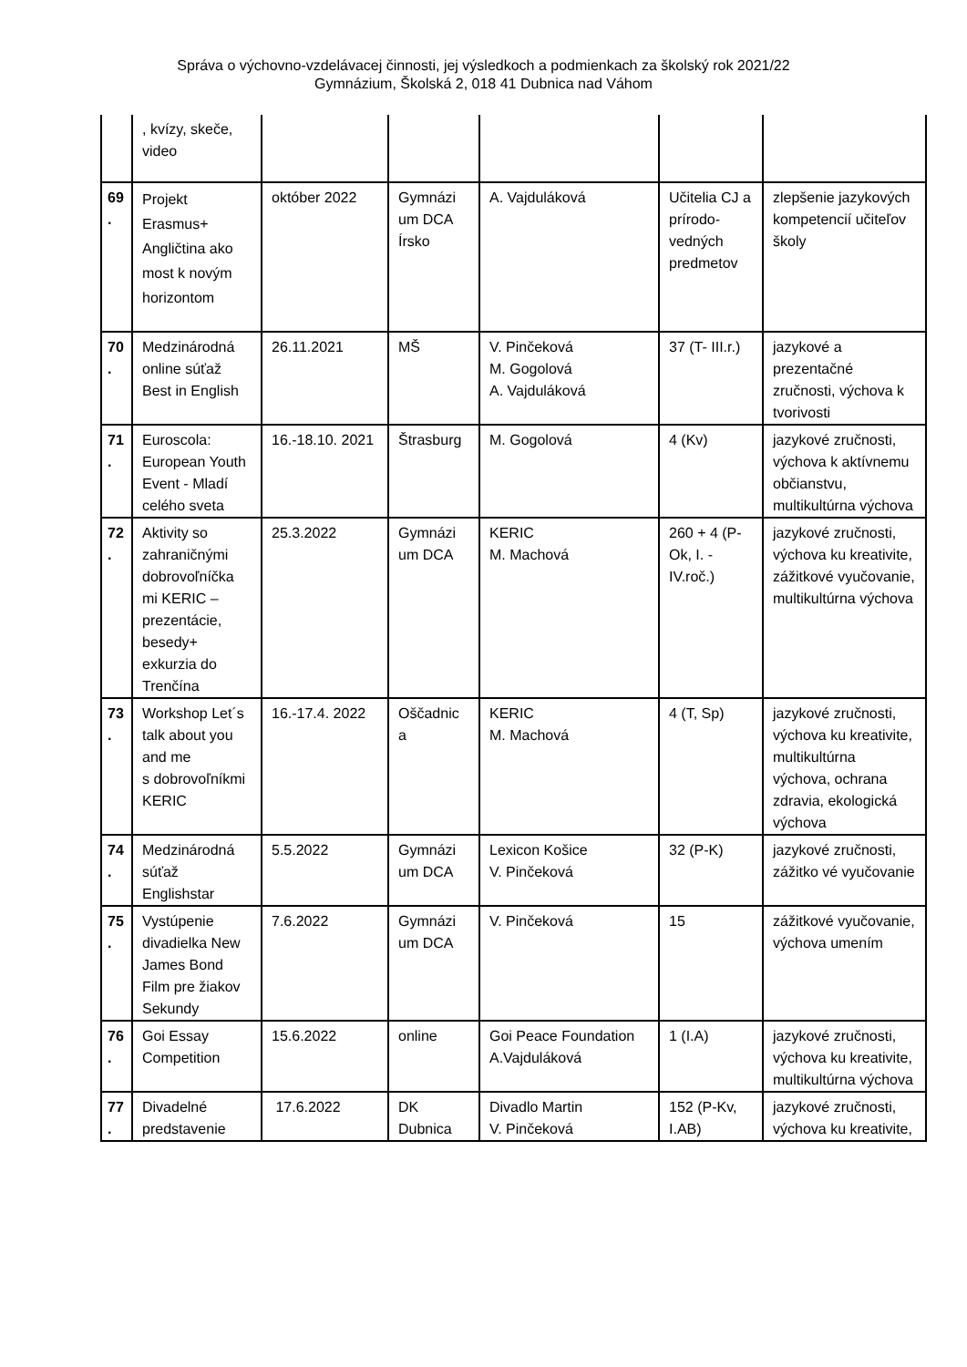Správa o výchovno-vzdelávacej činnosti, jej výsledkoch a podmienkach za školský rok 2021/22
Gymnázium, Školská 2, 018 41 Dubnica nad Váhom
| | , kvízy, skeče, video | | | | | |
| 69 . | Projekt Erasmus+ Angličtina ako most k novým horizontom | október 2022 | Gymnázi um DCA Írsko | A. Vajduláková | Učitelia CJ a prírodo-vedných predmetov | zlepšenie jazykových kompetencií učiteľov školy |
| 70 . | Medzinárodná online súťaž Best in English | 26.11.2021 | MŠ | V. Pinčeková M. Gogolová A. Vajduláková | 37 (T- III.r.) | jazykové a prezentačné zručnosti, výchova k tvorivosti |
| 71 . | Euroscola: European Youth Event - Mladí celého sveta | 16.-18.10. 2021 | Štrasburg | M. Gogolová | 4 (Kv) | jazykové zručnosti, výchova k aktívnemu občianstvu, multikultúrna výchova |
| 72 . | Aktivity so zahraničnými dobrovoľníčka mi KERIC – prezentácie, besedy+ exkurzia do Trenčína | 25.3.2022 | Gymnázi um DCA | KERIC M. Machová | 260 + 4 (P-Ok, I. - IV.roč.) | jazykové zručnosti, výchova ku kreativite, zážitkové vyučovanie, multikultúrna výchova |
| 73 . | Workshop Let´s talk about you and me s dobrovoľníkmi KERIC | 16.-17.4. 2022 | Oščadnic a | KERIC M. Machová | 4 (T, Sp) | jazykové zručnosti, výchova ku kreativite, multikultúrna výchova, ochrana zdravia, ekologická výchova |
| 74 . | Medzinárodná súťaž Englishstar | 5.5.2022 | Gymnázi um DCA | Lexicon Košice V. Pinčeková | 32 (P-K) | jazykové zručnosti, zážitko vé vyučovanie |
| 75 . | Vystúpenie divadielka New James Bond Film pre žiakov Sekundy | 7.6.2022 | Gymnázi um DCA | V. Pinčeková | 15 | zážitkové vyučovanie, výchova umením |
| 76 . | Goi Essay Competition | 15.6.2022 | online | Goi Peace Foundation A.Vajduláková | 1 (I.A) | jazykové zručnosti, výchova ku kreativite, multikultúrna výchova |
| 77 . | Divadelné predstavenie | 17.6.2022 | DK Dubnica | Divadlo Martin V. Pinčeková | 152 (P-Kv, I.AB) | jazykové zručnosti, výchova ku kreativite, |